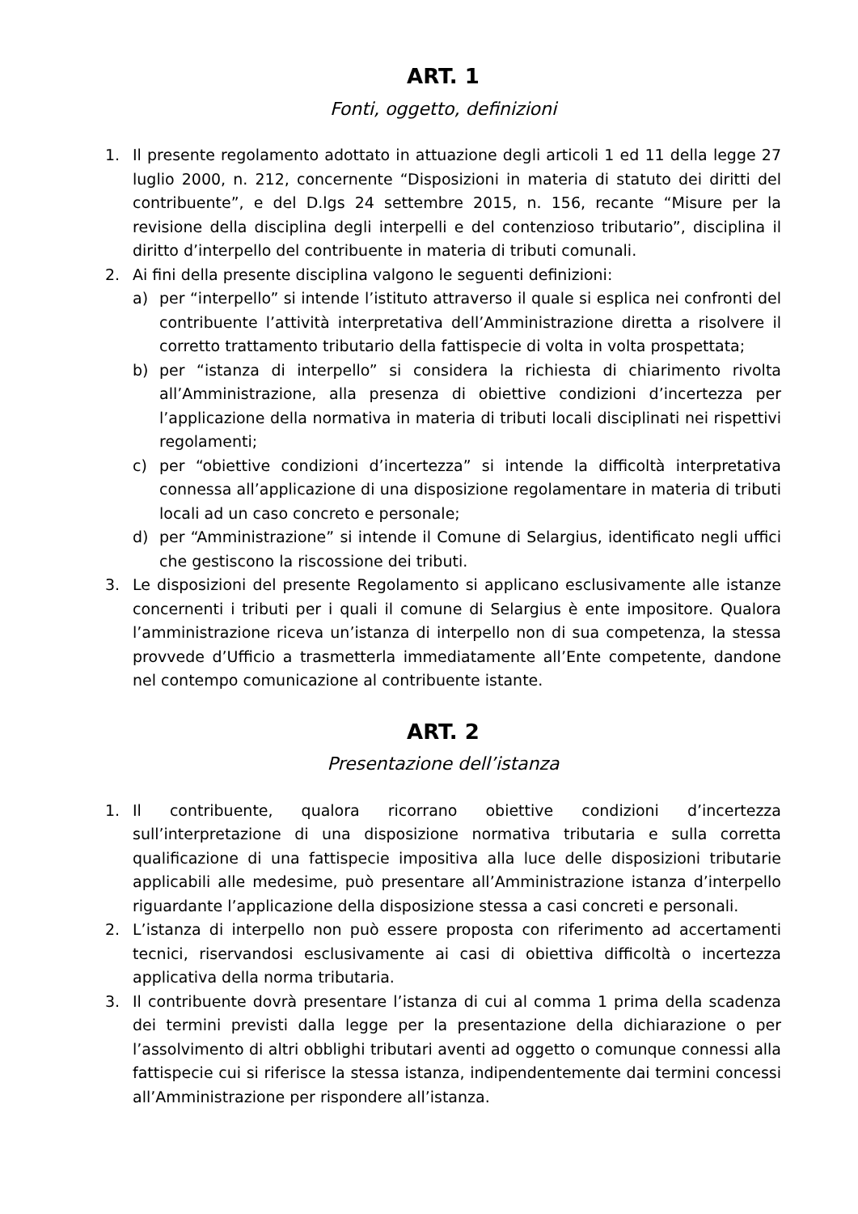ART. 1
Fonti, oggetto, definizioni
1. Il presente regolamento adottato in attuazione degli articoli 1 ed 11 della legge 27 luglio 2000, n. 212, concernente “Disposizioni in materia di statuto dei diritti del contribuente”, e del D.lgs 24 settembre 2015, n. 156, recante “Misure per la revisione della disciplina degli interpelli e del contenzioso tributario”, disciplina il diritto d’interpello del contribuente in materia di tributi comunali.
2. Ai fini della presente disciplina valgono le seguenti definizioni:
a) per “interpello” si intende l’istituto attraverso il quale si esplica nei confronti del contribuente l’attività interpretativa dell’Amministrazione diretta a risolvere il corretto trattamento tributario della fattispecie di volta in volta prospettata;
b) per “istanza di interpello” si considera la richiesta di chiarimento rivolta all’Amministrazione, alla presenza di obiettive condizioni d’incertezza per l’applicazione della normativa in materia di tributi locali disciplinati nei rispettivi regolamenti;
c) per “obiettive condizioni d’incertezza” si intende la difficoltà interpretativa connessa all’applicazione di una disposizione regolamentare in materia di tributi locali ad un caso concreto e personale;
d) per “Amministrazione” si intende il Comune di Selargius, identificato negli uffici che gestiscono la riscossione dei tributi.
3. Le disposizioni del presente Regolamento si applicano esclusivamente alle istanze concernenti i tributi per i quali il comune di Selargius è ente impositore. Qualora l’amministrazione riceva un’istanza di interpello non di sua competenza, la stessa provvede d’Ufficio a trasmetterla immediatamente all’Ente competente, dandone nel contempo comunicazione al contribuente istante.
ART. 2
Presentazione dell’istanza
1. Il contribuente, qualora ricorrano obiettive condizioni d’incertezza sull’interpretazione di una disposizione normativa tributaria e sulla corretta qualificazione di una fattispecie impositiva alla luce delle disposizioni tributarie applicabili alle medesime, può presentare all’Amministrazione istanza d’interpello riguardante l’applicazione della disposizione stessa a casi concreti e personali.
2. L’istanza di interpello non può essere proposta con riferimento ad accertamenti tecnici, riservandosi esclusivamente ai casi di obiettiva difficoltà o incertezza applicativa della norma tributaria.
3. Il contribuente dovrà presentare l’istanza di cui al comma 1 prima della scadenza dei termini previsti dalla legge per la presentazione della dichiarazione o per l’assolvimento di altri obblighi tributari aventi ad oggetto o comunque connessi alla fattispecie cui si riferisce la stessa istanza, indipendentemente dai termini concessi all’Amministrazione per rispondere all’istanza.